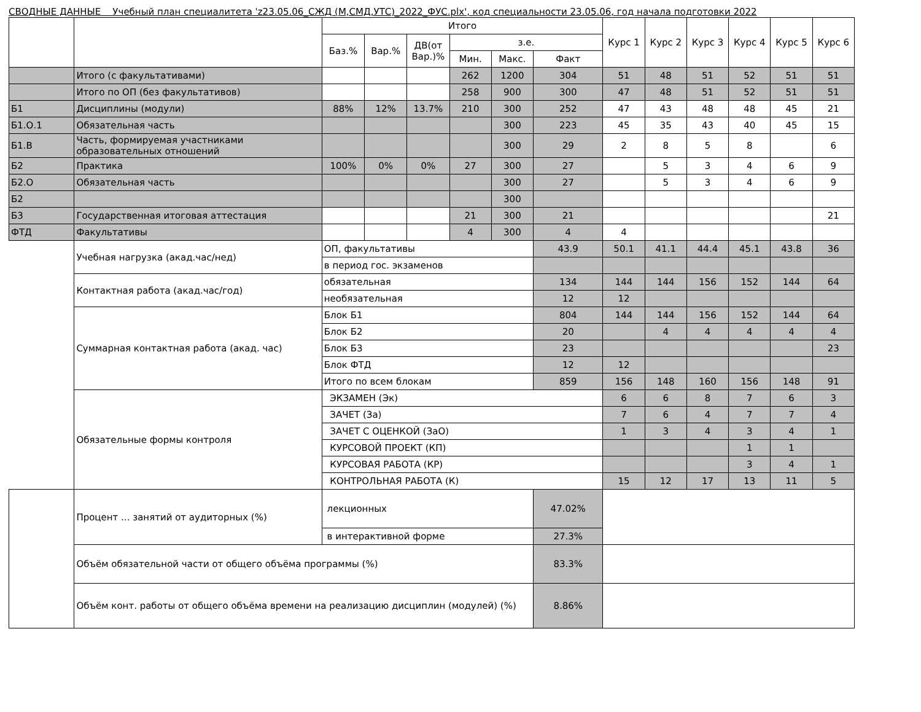СВОДНЫЕ ДАННЫЕ Учебный план специалитета 'z23.05.06_СЖД (М,СМД,УТС)_2022_ФУС.plx', код специальности 23.05.06, год начала подготовки 2022
| | | Итого | | | | | | Курс 1 | Курс 2 | Курс 3 | Курс 4 | Курс 5 | Курс 6 |
| --- | --- | --- | --- | --- | --- | --- | --- | --- | --- | --- | --- | --- | --- |
| | | Баз.% | Вар.% | ДВ(от Вар.)% | з.е. | | | | | | | | |
| | | | | | Мин. | Макс. | Факт | | | | | | |
| | Итого (с факультативами) | | | | 262 | 1200 | 304 | 51 | 48 | 51 | 52 | 51 | 51 |
| | Итого по ОП (без факультативов) | | | | 258 | 900 | 300 | 47 | 48 | 51 | 52 | 51 | 51 |
| Б1 | Дисциплины (модули) | 88% | 12% | 13.7% | 210 | 300 | 252 | 47 | 43 | 48 | 48 | 45 | 21 |
| Б1.О.1 | Обязательная часть | | | | | 300 | 223 | 45 | 35 | 43 | 40 | 45 | 15 |
| Б1.В | Часть, формируемая участниками образовательных отношений | | | | | 300 | 29 | 2 | 8 | 5 | 8 | | 6 |
| Б2 | Практика | 100% | 0% | 0% | 27 | 300 | 27 | | 5 | 3 | 4 | 6 | 9 |
| Б2.О | Обязательная часть | | | | | 300 | 27 | | 5 | 3 | 4 | 6 | 9 |
| Б2 | | | | | | 300 | | | | | | | |
| Б3 | Государственная итоговая аттестация | | | | 21 | 300 | 21 | | | | | | 21 |
| ФТД | Факультативы | | | | 4 | 300 | 4 | 4 | | | | | |
| | Учебная нагрузка (акад.час/нед) | ОП, факультативы | | | | | 43.9 | 50.1 | 41.1 | 44.4 | 45.1 | 43.8 | 36 |
| | | в период гос. экзаменов | | | | | | | | | | | |
| | Контактная работа (акад.час/год) | обязательная | | | | | 134 | 144 | 144 | 156 | 152 | 144 | 64 |
| | | необязательная | | | | | 12 | 12 | | | | | |
| | Суммарная контактная работа (акад. час) | Блок Б1 | | | | | 804 | 144 | 144 | 156 | 152 | 144 | 64 |
| | | Блок Б2 | | | | | 20 | | 4 | 4 | 4 | 4 | 4 |
| | | Блок Б3 | | | | | 23 | | | | | | 23 |
| | | Блок ФТД | | | | | 12 | 12 | | | | | |
| | | Итого по всем блокам | | | | | 859 | 156 | 148 | 160 | 156 | 148 | 91 |
| | Обязательные формы контроля | ЭКЗАМЕН (Эк) | | | | | | 6 | 6 | 8 | 7 | 6 | 3 |
| | | ЗАЧЕТ (За) | | | | | | 7 | 6 | 4 | 7 | 7 | 4 |
| | | ЗАЧЕТ С ОЦЕНКОЙ (ЗаО) | | | | | | 1 | 3 | 4 | 3 | 4 | 1 |
| | | КУРСОВОЙ ПРОЕКТ (КП) | | | | | | | | | 1 | 1 | |
| | | КУРСОВАЯ РАБОТА (КР) | | | | | | | | | 3 | 4 | 1 |
| | | КОНТРОЛЬНАЯ РАБОТА (К) | | | | | | 15 | 12 | 17 | 13 | 11 | 5 |
| | Процент ... занятий от аудиторных (%) | лекционных | | | | | 47.02% | | | | | | |
| | | в интерактивной форме | | | | | 27.3% | | | | | | |
| | Объём обязательной части от общего объёма программы (%) | | | | | | 83.3% | | | | | | |
| | Объём конт. работы от общего объёма времени на реализацию дисциплин (модулей) (%) | | | | | | 8.86% | | | | | | |